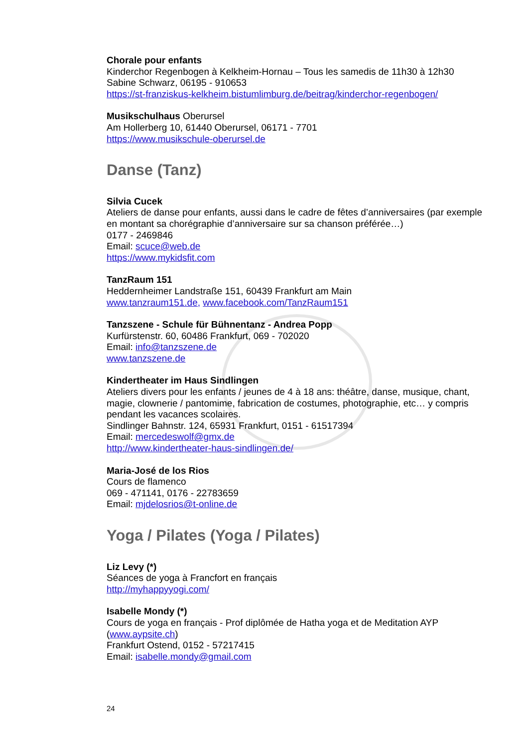Chorale pour enfants
Kinderchor Regenbogen à Kelkheim-Hornau – Tous les samedis de 11h30 à 12h30
Sabine Schwarz, 06195 - 910653
https://st-franziskus-kelkheim.bistumlimburg.de/beitrag/kinderchor-regenbogen/
Musikschulhaus Oberursel
Am Hollerberg 10, 61440 Oberursel, 06171 - 7701
https://www.musikschule-oberursel.de
Danse (Tanz)
Silvia Cucek
Ateliers de danse pour enfants, aussi dans le cadre de fêtes d’anniversaires (par exemple en montant sa chorégraphie d’anniversaire sur sa chanson préférée…)
0177 - 2469846
Email: scuce@web.de
https://www.mykidsfit.com
TanzRaum 151
Heddernheimer Landstraße 151, 60439 Frankfurt am Main
www.tanzraum151.de, www.facebook.com/TanzRaum151
Tanzszene - Schule für Bühnentanz - Andrea Popp
Kurfürstenstr. 60, 60486 Frankfurt, 069 - 702020
Email: info@tanzszene.de
www.tanzszene.de
Kindertheater im Haus Sindlingen
Ateliers divers pour les enfants / jeunes de 4 à 18 ans: théâtre, danse, musique, chant, magie, clownerie / pantomime, fabrication de costumes, photographie, etc… y compris pendant les vacances scolaires.
Sindlinger Bahnstr. 124, 65931 Frankfurt, 0151 - 61517394
Email: mercedeswolf@gmx.de
http://www.kindertheater-haus-sindlingen.de/
Maria-José de los Rios
Cours de flamenco
069 - 471141, 0176 - 22783659
Email: mjdelosrios@t-online.de
Yoga / Pilates (Yoga / Pilates)
Liz Levy (*)
Séances de yoga à Francfort en français
http://myhappyyogi.com/
Isabelle Mondy (*)
Cours de yoga en français - Prof diplômée de Hatha yoga et de Meditation AYP (www.aypsite.ch)
Frankfurt Ostend, 0152 - 57217415
Email: isabelle.mondy@gmail.com
24